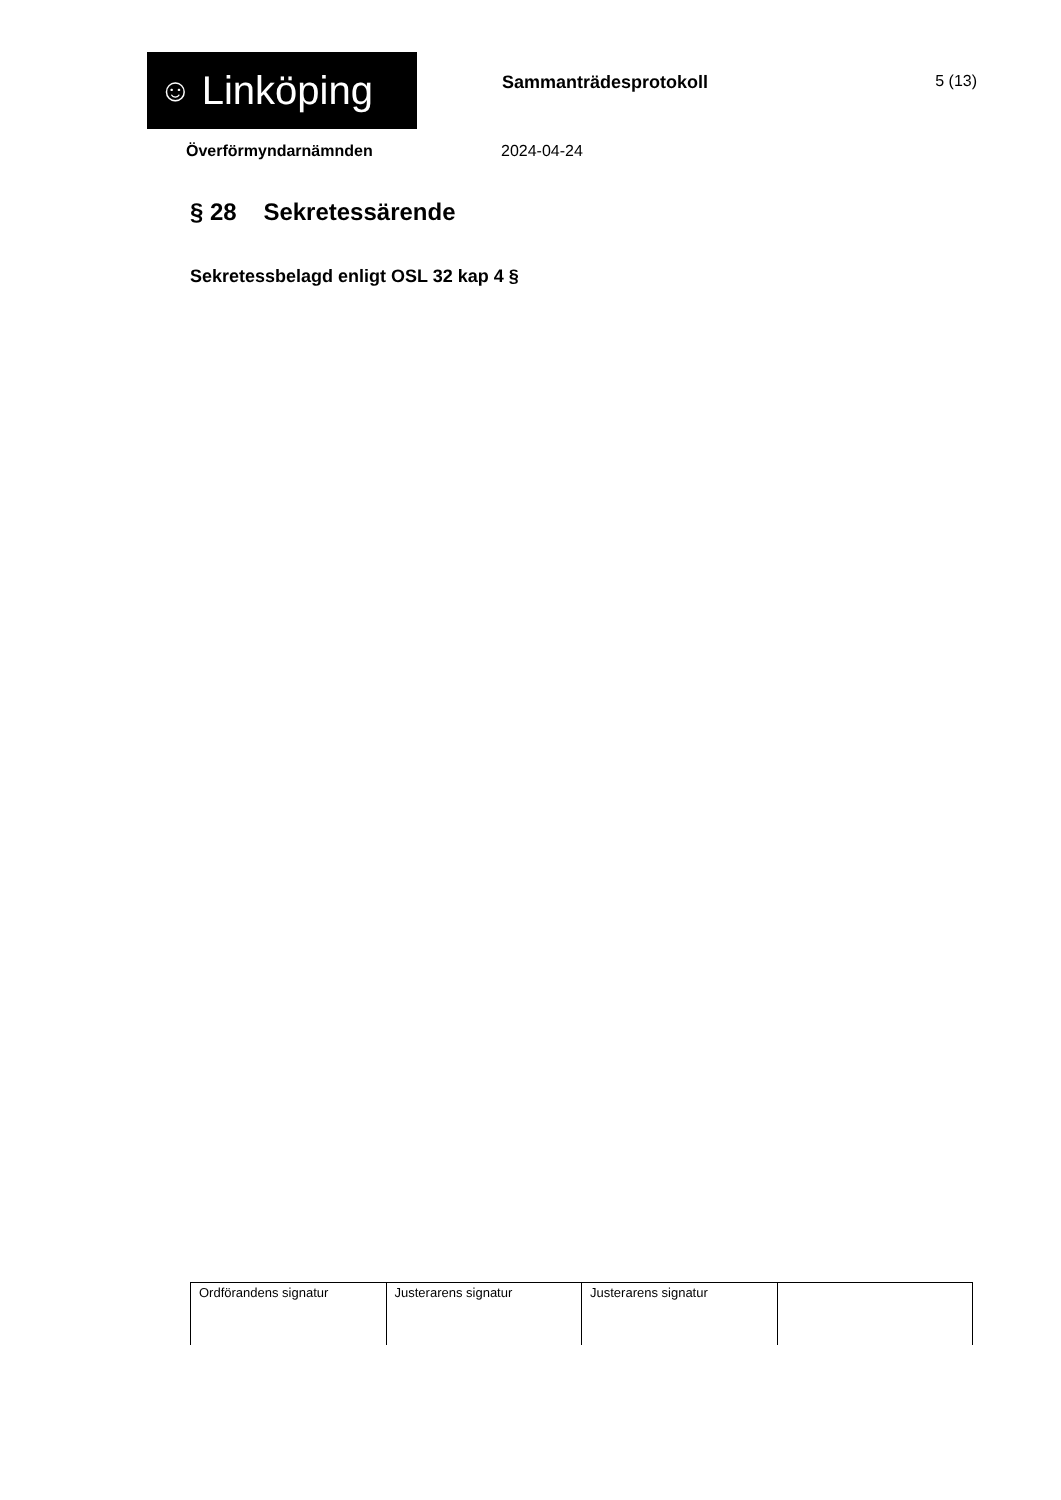☺ Linköping
Sammanträdesprotokoll 5 (13)
Överförmyndarnämnden 2024-04-24
§ 28 Sekretessärende
Sekretessbelagd enligt OSL 32 kap 4 §
| Ordförandens signatur | Justerarens signatur | Justerarens signatur | |